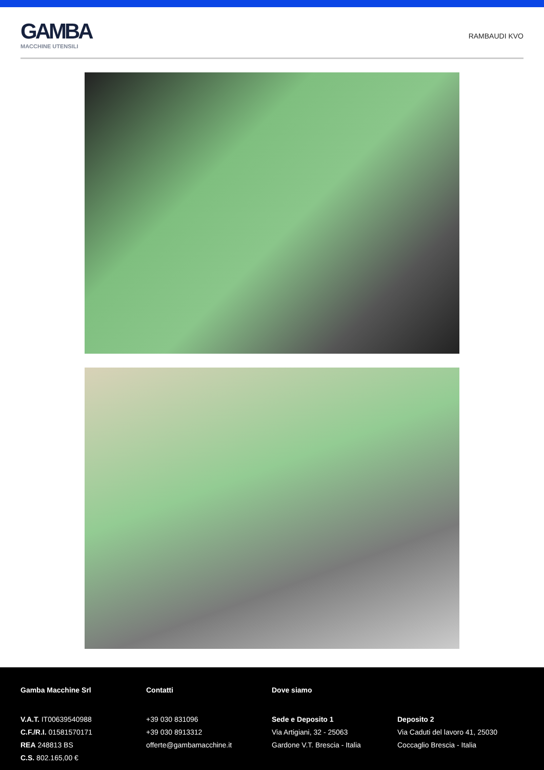GAMBA
MACCHINE UTENSILI
RAMBAUDI KVO
Gamba Macchine Srl
V.A.T. IT00639540988
C.F./R.I. 01581570171
REA 248813 BS
C.S. 802.165,00 €
Contatti
+39 030 831096
+39 030 8913312
offerte@gambamacchine.it
Dove siamo
Sede e Deposito 1
Via Artigiani, 32 - 25063
Gardone V.T. Brescia - Italia
Deposito 2
Via Caduti del lavoro 41, 25030
Coccaglio Brescia - Italia